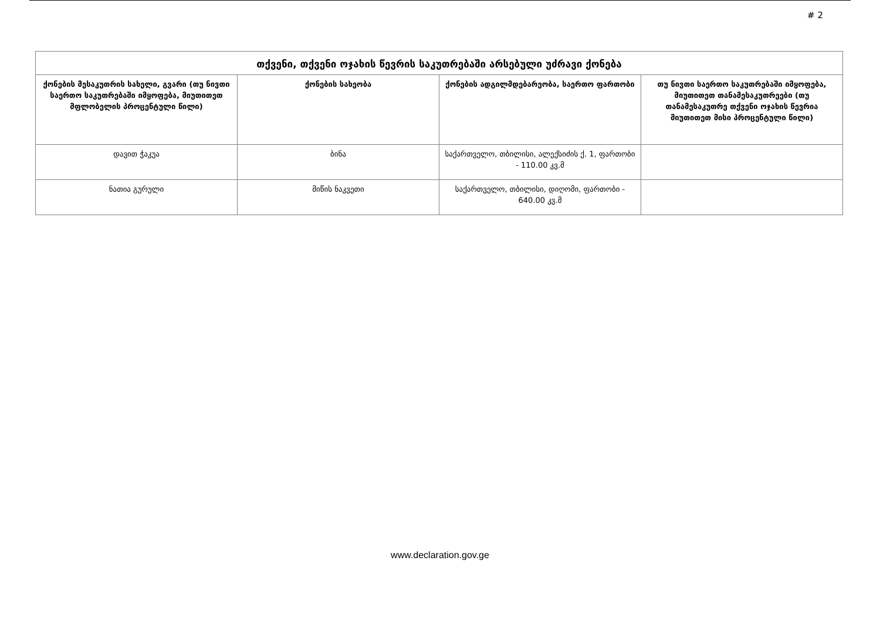# 2
| თქვენი, თქვენი ოჯახის წევრის საკუთრებაში არსებული უძრავი ქონება | | | |
| --- | --- | --- | --- |
| ქონების მესაკუთრის სახელი, გვარი (თუ ნივთი საერთო საკუთრებაში იმყოფება, მიუთითეთ მფლობელის პროცენტული წილი) | ქონების სახეობა | ქონების ადგილმდებარეობა, საერთო ფართობი | თუ ნივთი საერთო საკუთრებაში იმყოფება, მიუთითეთ თანამესაკუთრეები (თუ თანამესაკუთრე თქვენი ოჯახის წევრია მიუთითეთ მისი პროცენტული წილი) |
| დავით ჭაკუა | ბინა | საქართველო, თბილისი, ალექსიძის ქ. 1, ფართობი - 110.00 კვ.მ | |
| ნათია გურული | მიწის ნაკვეთი | საქართველო, თბილისი, დიღომი, ფართობი - 640.00 კვ.მ | |
www.declaration.gov.ge